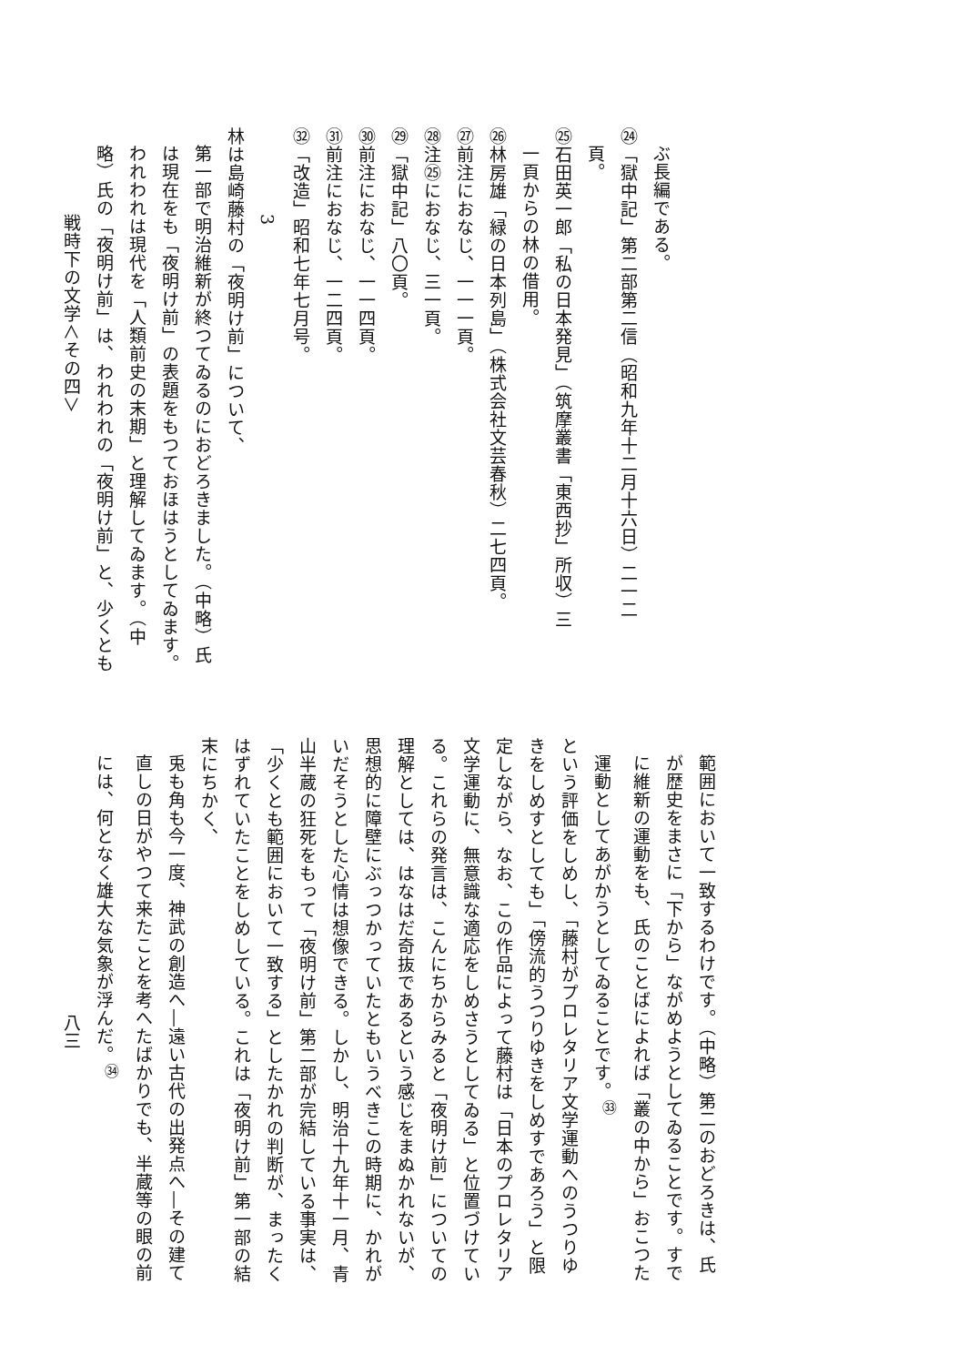ぶ長編である。
㉔「獄中記」第二部第二信（昭和九年十二月十六日）二一二
頁。
㉕石田英一郎「私の日本発見」（筑摩叢書「東西抄」所収）三
一頁からの林の借用。
㉖林房雄「緑の日本列島」（株式会社文芸春秋）二七四頁。
㉗前注におなじ、一一一頁。
㉘注㉕におなじ、三一頁。
㉙「獄中記」八〇頁。
㉚前注におなじ、一一四頁。
㉛前注におなじ、一二四頁。
㉜「改造」昭和七年七月号。
3
林は島崎藤村の「夜明け前」について、
第一部で明治維新が終つてゐるのにおどろきました。（中略）氏
は現在をも「夜明け前」の表題をもつておほはうとしてゐます。
われわれは現代を「人類前史の末期」と理解してゐます。（中
略）氏の「夜明け前」は、われわれの「夜明け前」と、少くとも
戦時下の文学＜その四＞
範囲において一致するわけです。（中略）第二のおどろきは、氏
が歴史をまさに「下から」ながめようとしてゐることです。すで
に維新の運動をも、氏のことばによれば「叢の中から」おこつた
運動としてあがかうとしてゐることです。<sup>㉝</sup>
という評価をしめし、「藤村がプロレタリア文学運動へのうつりゆ
きをしめすとしても」「傍流的うつりゆきをしめすであろう」と限
定しながら、なお、この作品によって藤村は「日本のプロレタリア
文学運動に、無意識な適応をしめさうとしてゐる」と位置づけてい
る。これらの発言は、こんにちからみると「夜明け前」についての
理解としては、はなはだ奇抜であるという感じをまぬかれないが、
思想的に障壁にぶっつかっていたともいうべきこの時期に、かれが
いだそうとした心情は想像できる。しかし、明治十九年十一月、青
山半蔵の狂死をもって「夜明け前」第二部が完結している事実は、
「少くとも範囲において一致する」としたかれの判断が、まったく
はずれていたことをしめしている。これは「夜明け前」第一部の結
末にちかく、
兎も角も今一度、神武の創造へ―遠い古代の出発点へ―その建て
直しの日がやつて来たことを考へたばかりでも、半蔵等の眼の前
には、何となく雄大な気象が浮んだ。<sup>㉞</sup>
八三